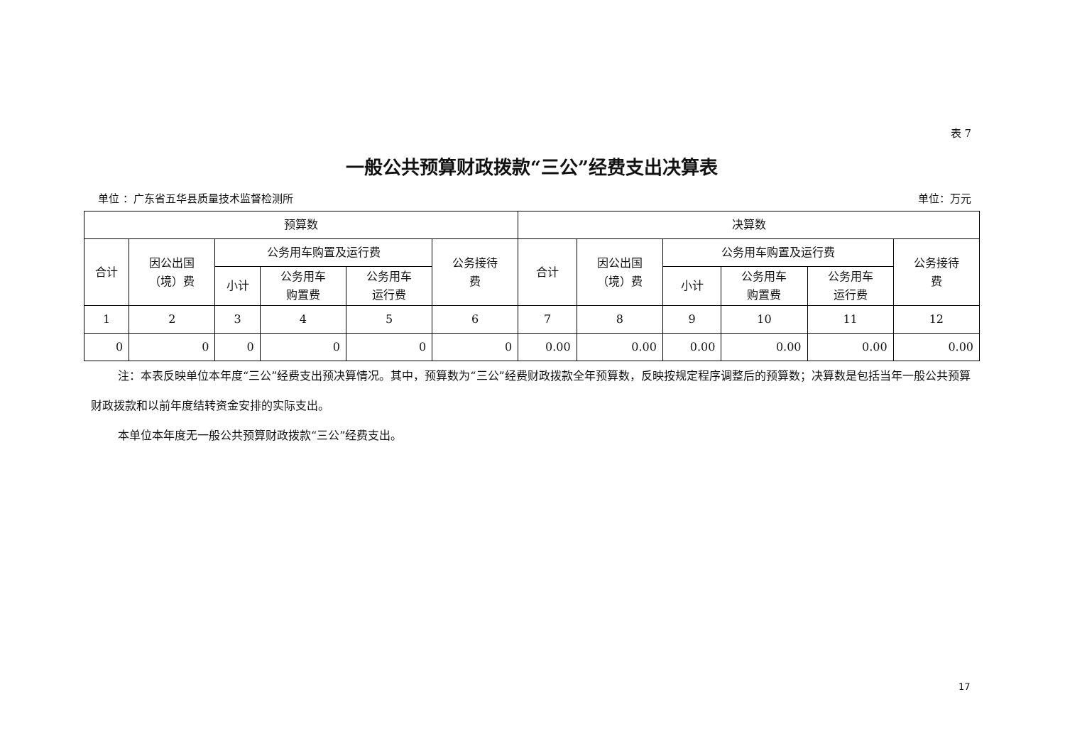表 7
一般公共预算财政拨款“三公”经费支出决算表
单位 ：广东省五华县质量技术监督检测所 单位：万元
| 预算数 | | | | | | 决算数 | | | | | |
| --- | --- | --- | --- | --- | --- | --- | --- | --- | --- | --- | --- |
| 合计 | 因公出国 （境）费 | 公务用车购置及运行费 | | | 公务接待 费 | 合计 | 因公出国 （境）费 | 公务用车购置及运行费 | | | 公务接待 费 |
| | | 小计 | 公务用车 购置费 | 公务用车 运行费 | | | | 小计 | 公务用车 购置费 | 公务用车 运行费 | |
| 1 | 2 | 3 | 4 | 5 | 6 | 7 | 8 | 9 | 10 | 11 | 12 |
| 0 | 0 | 0 | 0 | 0 | 0 | 0.00 | 0.00 | 0.00 | 0.00 | 0.00 | 0.00 |
注：本表反映单位本年度“三公”经费支出预决算情况。其中，预算数为“三公”经费财政拨款全年预算数，反映按规定程序调整后的预算数；决算数是包括当年一般公共预算财政拨款和以前年度结转资金安排的实际支出。
本单位本年度无一般公共预算财政拨款“三公”经费支出。
17